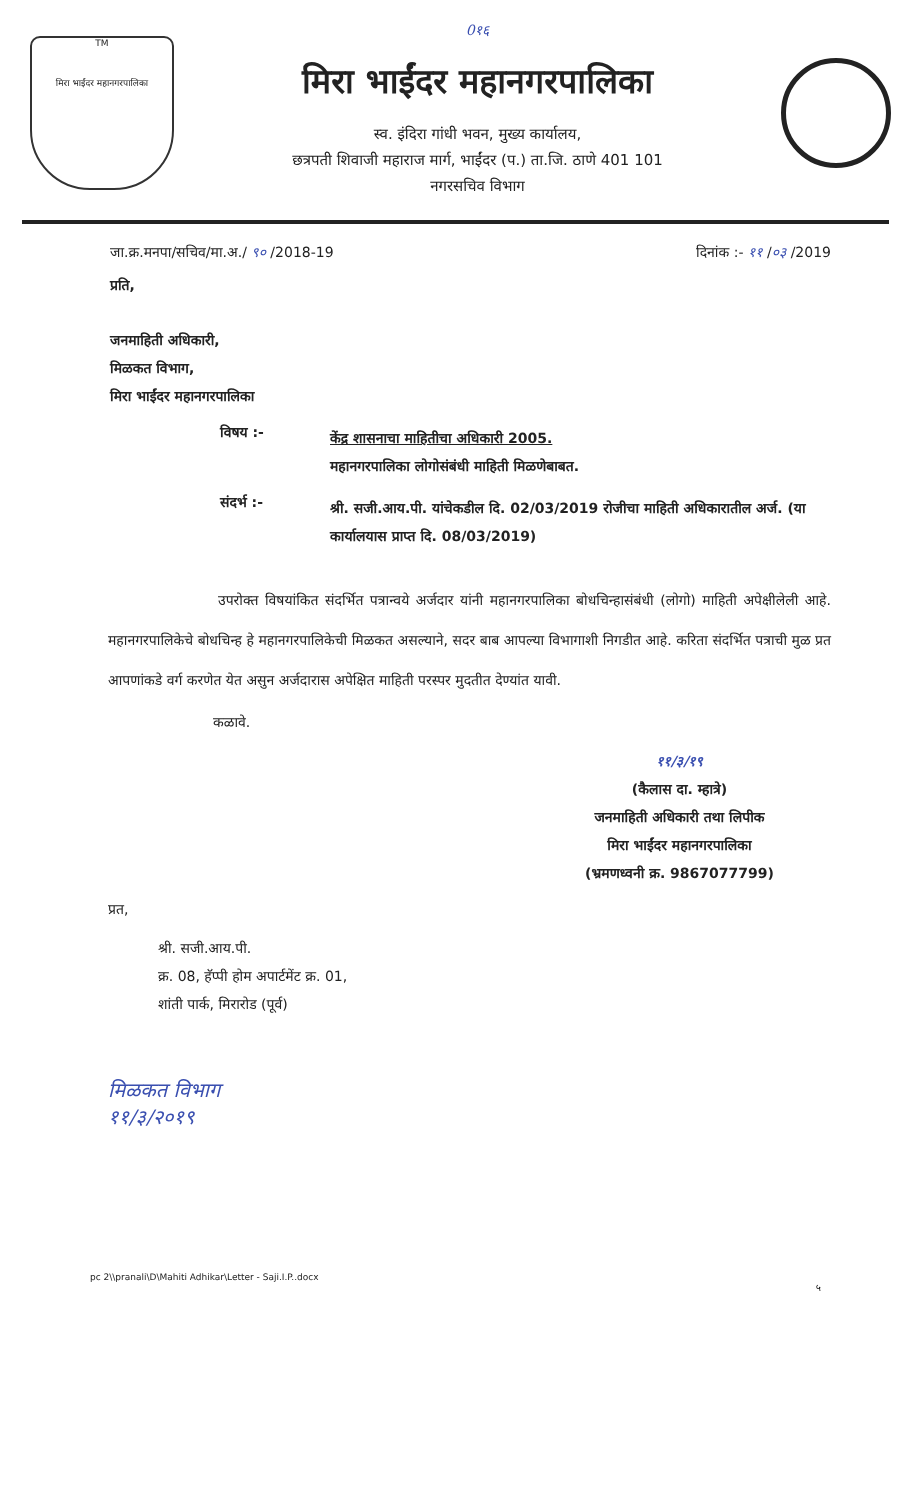TM
मिरा भाईंदर महानगरपालिका
0१६
मिरा भाईंदर महानगरपालिका
स्व. इंदिरा गांधी भवन, मुख्य कार्यालय,
छत्रपती शिवाजी महाराज मार्ग, भाईंदर (प.) ता.जि. ठाणे 401 101
नगरसचिव विभाग
जा.क्र.मनपा/सचिव/मा.अ./ ९० /2018-19 दिनांक :- ११ /०३ /2019
प्रति,
जनमाहिती अधिकारी,
मिळकत विभाग,
मिरा भाईंदर महानगरपालिका
विषय :-
केंद्र शासनाचा माहितीचा अधिकारी 2005.
महानगरपालिका लोगोसंबंधी माहिती मिळणेबाबत.
संदर्भ :-
श्री. सजी.आय.पी. यांचेकडील दि. 02/03/2019 रोजीचा माहिती अधिकारातील अर्ज. (या कार्यालयास प्राप्त दि. 08/03/2019)
उपरोक्त विषयांकित संदर्भित पत्रान्वये अर्जदार यांनी महानगरपालिका बोधचिन्हासंबंधी (लोगो) माहिती अपेक्षीलेली आहे. महानगरपालिकेचे बोधचिन्ह हे महानगरपालिकेची मिळकत असल्याने, सदर बाब आपल्या विभागाशी निगडीत आहे. करिता संदर्भित पत्राची मुळ प्रत आपणांकडे वर्ग करणेत येत असुन अर्जदारास अपेक्षित माहिती परस्पर मुदतीत देण्यांत यावी.
कळावे.
११/३/१९
(कैलास दा. म्हात्रे)
जनमाहिती अधिकारी तथा लिपीक
मिरा भाईंदर महानगरपालिका
(भ्रमणध्वनी क्र. 9867077799)
प्रत,
श्री. सजी.आय.पी.
क्र. 08, हॅप्पी होम अपार्टमेंट क्र. 01,
शांती पार्क, मिरारोड (पूर्व)
मिळकत विभाग
११/३/२०१९
pc 2\\pranali\D\Mahiti Adhikar\Letter - Saji.I.P..docx
५